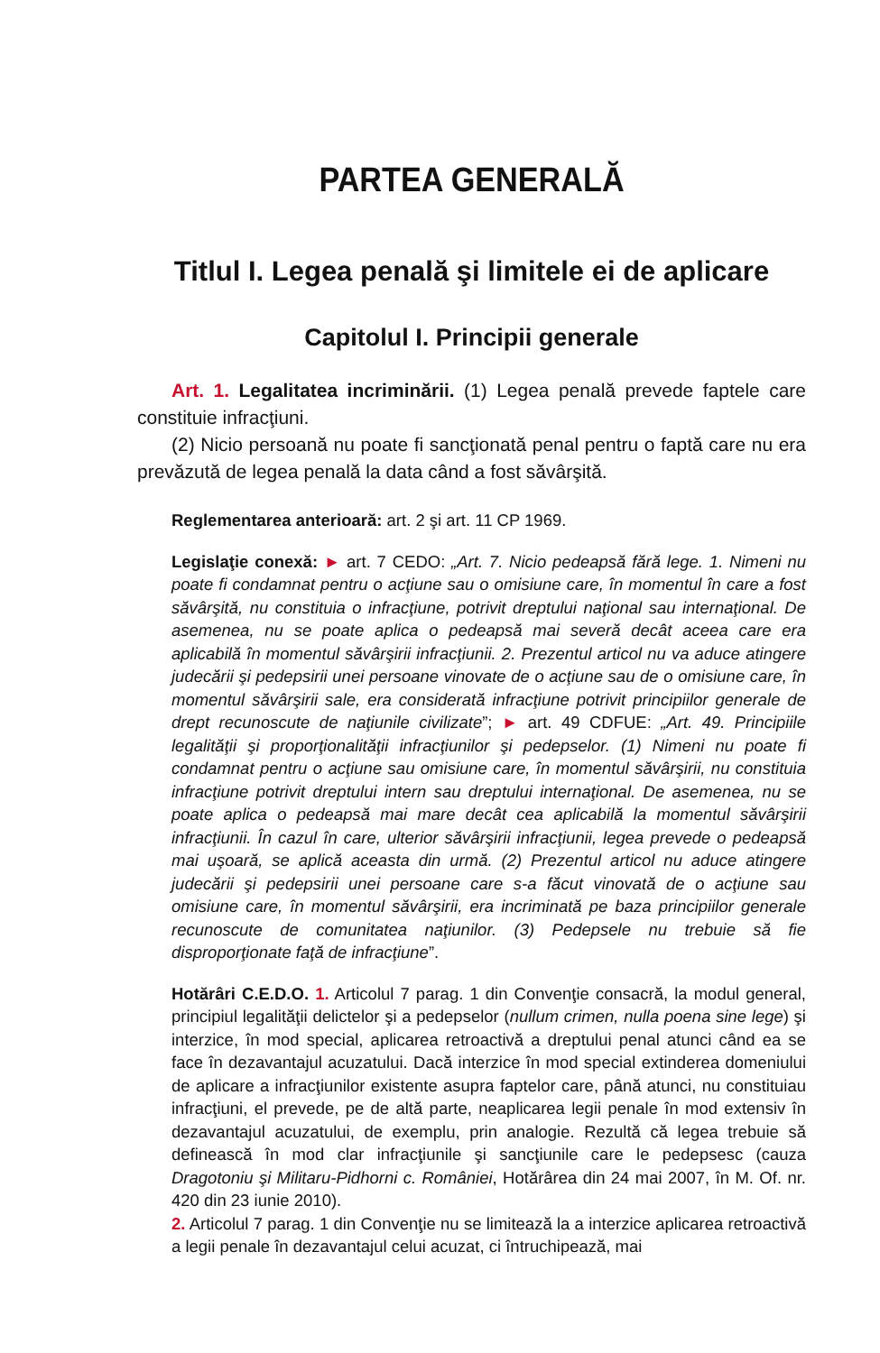PARTEA GENERALĂ
Titlul I. Legea penală şi limitele ei de aplicare
Capitolul I. Principii generale
Art. 1. Legalitatea incriminării. (1) Legea penală prevede faptele care constituie infracţiuni.
(2) Nicio persoană nu poate fi sancţionată penal pentru o faptă care nu era prevăzută de legea penală la data când a fost săvârşită.
Reglementarea anterioară: art. 2 şi art. 11 CP 1969.
Legislaţie conexă: ► art. 7 CEDO: „Art. 7. Nicio pedeapsă fără lege. 1. Nimeni nu poate fi condamnat pentru o acţiune sau o omisiune care, în momentul în care a fost săvârşită, nu constituia o infracţiune, potrivit dreptului naţional sau internaţional. De asemenea, nu se poate aplica o pedeapsă mai severă decât aceea care era aplicabilă în momentul săvârşirii infracţiunii. 2. Prezentul articol nu va aduce atingere judecării şi pedepsirii unei persoane vinovate de o acţiune sau de o omisiune care, în momentul săvârşirii sale, era considerată infracţiune potrivit principiilor generale de drept recunoscute de naţiunile civilizate”; ► art. 49 CDFUE: „Art. 49. Principiile legalităţii şi proporţionalităţii infracţiunilor şi pedepselor. (1) Nimeni nu poate fi condamnat pentru o acţiune sau omisiune care, în momentul săvârşirii, nu constituia infracţiune potrivit dreptului intern sau dreptului internaţional. De asemenea, nu se poate aplica o pedeapsă mai mare decât cea aplicabilă la momentul săvârşirii infracţiunii. În cazul în care, ulterior săvârşirii infracţiunii, legea prevede o pedeapsă mai uşoară, se aplică aceasta din urmă. (2) Prezentul articol nu aduce atingere judecării şi pedepsirii unei persoane care s-a făcut vinovată de o acţiune sau omisiune care, în momentul săvârşirii, era incriminată pe baza principiilor generale recunoscute de comunitatea naţiunilor. (3) Pedepsele nu trebuie să fie disproporţionate faţă de infracţiune”.
Hotărâri C.E.D.O. 1. Articolul 7 parag. 1 din Convenţie consacră, la modul general, principiul legalităţii delictelor şi a pedepselor (nullum crimen, nulla poena sine lege) şi interzice, în mod special, aplicarea retroactivă a dreptului penal atunci când ea se face în dezavantajul acuzatului. Dacă interzice în mod special extinderea domeniului de aplicare a infracţiunilor existente asupra faptelor care, până atunci, nu constituiau infracţiuni, el prevede, pe de altă parte, neaplicarea legii penale în mod extensiv în dezavantajul acuzatului, de exemplu, prin analogie. Rezultă că legea trebuie să definească în mod clar infracţiunile şi sancţiunile care le pedepsesc (cauza Dragotoniu şi Militaru-Pidhorni c. României, Hotărârea din 24 mai 2007, în M. Of. nr. 420 din 23 iunie 2010).
2. Articolul 7 parag. 1 din Convenţie nu se limitează la a interzice aplicarea retroactivă a legii penale în dezavantajul celui acuzat, ci întruchipează, mai